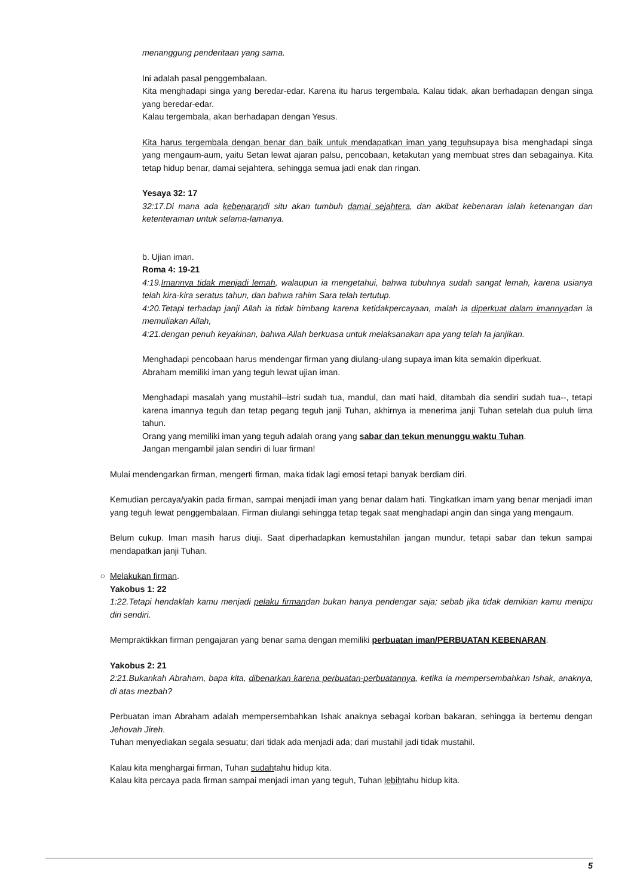menanggung penderitaan yang sama.
Ini adalah pasal penggembalaan.
Kita menghadapi singa yang beredar-edar. Karena itu harus tergembala. Kalau tidak, akan berhadapan dengan singa yang beredar-edar.
Kalau tergembala, akan berhadapan dengan Yesus.
Kita harus tergembala dengan benar dan baik untuk mendapatkan iman yang teguhsupaya bisa menghadapi singa yang mengaum-aum, yaitu Setan lewat ajaran palsu, pencobaan, ketakutan yang membuat stres dan sebagainya. Kita tetap hidup benar, damai sejahtera, sehingga semua jadi enak dan ringan.
Yesaya 32: 17
32:17.Di mana ada kebenarandi situ akan tumbuh damai sejahtera, dan akibat kebenaran ialah ketenangan dan ketenteraman untuk selama-lamanya.
b. Ujian iman.
Roma 4: 19-21
4:19.Imannya tidak menjadi lemah, walaupun ia mengetahui, bahwa tubuhnya sudah sangat lemah, karena usianya telah kira-kira seratus tahun, dan bahwa rahim Sara telah tertutup.
4:20.Tetapi terhadap janji Allah ia tidak bimbang karena ketidakpercayaan, malah ia diperkuat dalam imannyadan ia memuliakan Allah,
4:21.dengan penuh keyakinan, bahwa Allah berkuasa untuk melaksanakan apa yang telah Ia janjikan.
Menghadapi pencobaan harus mendengar firman yang diulang-ulang supaya iman kita semakin diperkuat.
Abraham memiliki iman yang teguh lewat ujian iman.
Menghadapi masalah yang mustahil--istri sudah tua, mandul, dan mati haid, ditambah dia sendiri sudah tua--, tetapi karena imannya teguh dan tetap pegang teguh janji Tuhan, akhirnya ia menerima janji Tuhan setelah dua puluh lima tahun.
Orang yang memiliki iman yang teguh adalah orang yang sabar dan tekun menunggu waktu Tuhan.
Jangan mengambil jalan sendiri di luar firman!
Mulai mendengarkan firman, mengerti firman, maka tidak lagi emosi tetapi banyak berdiam diri.
Kemudian percaya/yakin pada firman, sampai menjadi iman yang benar dalam hati. Tingkatkan imam yang benar menjadi iman yang teguh lewat penggembalaan. Firman diulangi sehingga tetap tegak saat menghadapi angin dan singa yang mengaum.
Belum cukup. Iman masih harus diuji. Saat diperhadapkan kemustahilan jangan mundur, tetapi sabar dan tekun sampai mendapatkan janji Tuhan.
○ Melakukan firman.
Yakobus 1: 22
1:22.Tetapi hendaklah kamu menjadi pelaku firmandan bukan hanya pendengar saja; sebab jika tidak demikian kamu menipu diri sendiri.
Mempraktikkan firman pengajaran yang benar sama dengan memiliki perbuatan iman/PERBUATAN KEBENARAN.
Yakobus 2: 21
2:21.Bukankah Abraham, bapa kita, dibenarkan karena perbuatan-perbuatannya, ketika ia mempersembahkan Ishak, anaknya, di atas mezbah?
Perbuatan iman Abraham adalah mempersembahkan Ishak anaknya sebagai korban bakaran, sehingga ia bertemu dengan Jehovah Jireh.
Tuhan menyediakan segala sesuatu; dari tidak ada menjadi ada; dari mustahil jadi tidak mustahil.
Kalau kita menghargai firman, Tuhan sudahtahu hidup kita.
Kalau kita percaya pada firman sampai menjadi iman yang teguh, Tuhan lebihtahu hidup kita.
5